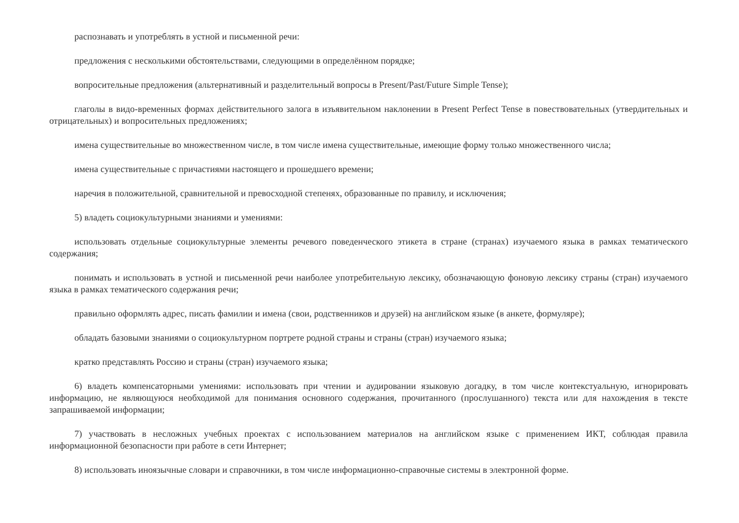распознавать и употреблять в устной и письменной речи:
предложения с несколькими обстоятельствами, следующими в определённом порядке;
вопросительные предложения (альтернативный и разделительный вопросы в Present/Past/Future Simple Tense);
глаголы в видо-временных формах действительного залога в изъявительном наклонении в Present Perfect Tense в повествовательных (утвердительных и отрицательных) и вопросительных предложениях;
имена существительные во множественном числе, в том числе имена существительные, имеющие форму только множественного числа;
имена существительные с причастиями настоящего и прошедшего времени;
наречия в положительной, сравнительной и превосходной степенях, образованные по правилу, и исключения;
5) владеть социокультурными знаниями и умениями:
использовать отдельные социокультурные элементы речевого поведенческого этикета в стране (странах) изучаемого языка в рамках тематического содержания;
понимать и использовать в устной и письменной речи наиболее употребительную лексику, обозначающую фоновую лексику страны (стран) изучаемого языка в рамках тематического содержания речи;
правильно оформлять адрес, писать фамилии и имена (свои, родственников и друзей) на английском языке (в анкете, формуляре);
обладать базовыми знаниями о социокультурном портрете родной страны и страны (стран) изучаемого языка;
кратко представлять Россию и страны (стран) изучаемого языка;
6) владеть компенсаторными умениями: использовать при чтении и аудировании языковую догадку, в том числе контекстуальную, игнорировать информацию, не являющуюся необходимой для понимания основного содержания, прочитанного (прослушанного) текста или для нахождения в тексте запрашиваемой информации;
7) участвовать в несложных учебных проектах с использованием материалов на английском языке с применением ИКТ, соблюдая правила информационной безопасности при работе в сети Интернет;
8) использовать иноязычные словари и справочники, в том числе информационно-справочные системы в электронной форме.